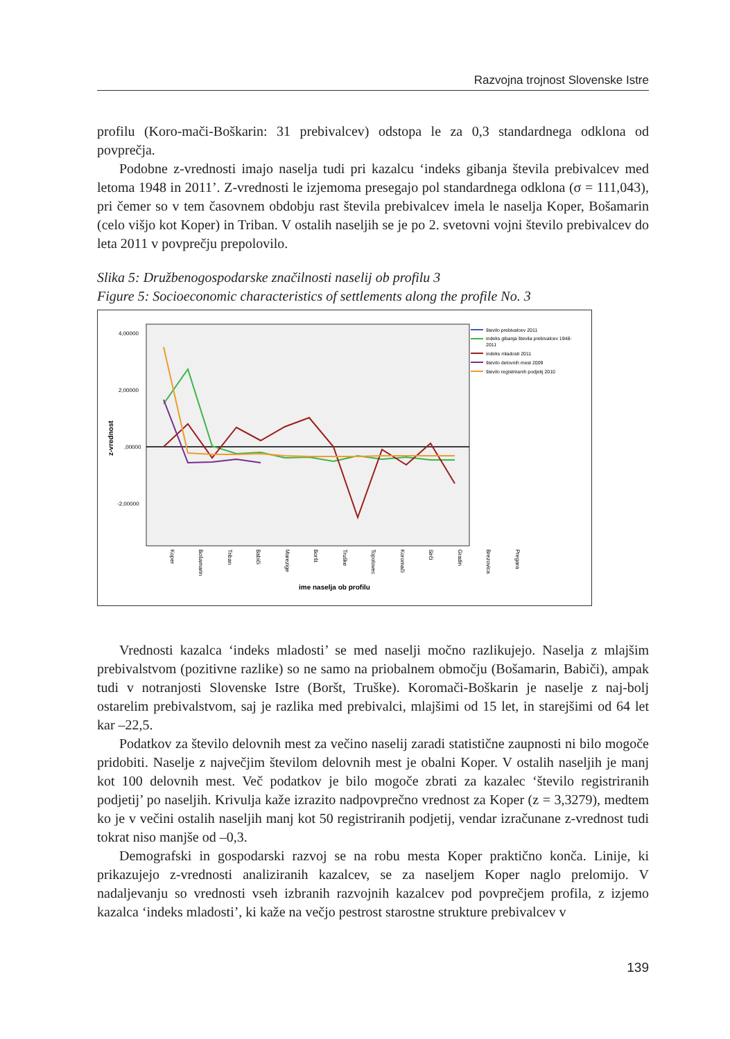Razvojna trojnost Slovenske Istre
profilu (Koro-mači-Boškarin: 31 prebivalcev) odstopa le za 0,3 standardnega odklona od povprečja.
Podobne z-vrednosti imajo naselja tudi pri kazalcu ‘indeks gibanja števila prebivalcev med letoma 1948 in 2011’. Z-vrednosti le izjemoma presegajo pol standardnega odklona (σ = 111,043), pri čemer so v tem časovnem obdobju rast števila prebivalcev imela le naselja Koper, Bošamarin (celo višjo kot Koper) in Triban. V ostalih naseljih se je po 2. svetovni vojni število prebivalcev do leta 2011 v povprečju prepolovilo.
Slika 5: Družbenogospodarske značilnosti naselij ob profilu 3
Figure 5: Socioeconomic characteristics of settlements along the profile No. 3
z-vrednost
4,00000
2,00000
,00000
-2,00000
število prebivalcev 2011
indeks gibanja števila prebivalcev 1948-
2011
indeks mladosti 2011
število delovnih mest 2009
število registriranih podjetij 2010
Koper
Bošamarin
Triban
Babiči
Marezige
Boršt
Truške
Topolovec
Koromači
Sirči
Gradin
Brezovica
Pregara
ime naselja ob profilu
Vrednosti kazalca ‘indeks mladosti’ se med naselji močno razlikujejo. Naselja z mlajšim prebivalstvom (pozitivne razlike) so ne samo na priobalnem območju (Bošamarin, Babiči), ampak tudi v notranjosti Slovenske Istre (Boršt, Truške). Koromači-Boškarin je naselje z naj-bolj ostarelim prebivalstvom, saj je razlika med prebivalci, mlajšimi od 15 let, in starejšimi od 64 let kar –22,5.
Podatkov za število delovnih mest za večino naselij zaradi statistične zaupnosti ni bilo mogoče pridobiti. Naselje z največjim številom delovnih mest je obalni Koper. V ostalih naseljih je manj kot 100 delovnih mest. Več podatkov je bilo mogoče zbrati za kazalec ‘število registriranih podjetij’ po naseljih. Krivulja kaže izrazito nadpovprečno vrednost za Koper (z = 3,3279), medtem ko je v večini ostalih naseljih manj kot 50 registriranih podjetij, vendar izračunane z-vrednost tudi tokrat niso manjše od –0,3.
Demografski in gospodarski razvoj se na robu mesta Koper praktično konča. Linije, ki prikazujejo z-vrednosti analiziranih kazalcev, se za naseljem Koper naglo prelomijo. V nadaljevanju so vrednosti vseh izbranih razvojnih kazalcev pod povprečjem profila, z izjemo kazalca ‘indeks mladosti’, ki kaže na večjo pestrost starostne strukture prebivalcev v
139